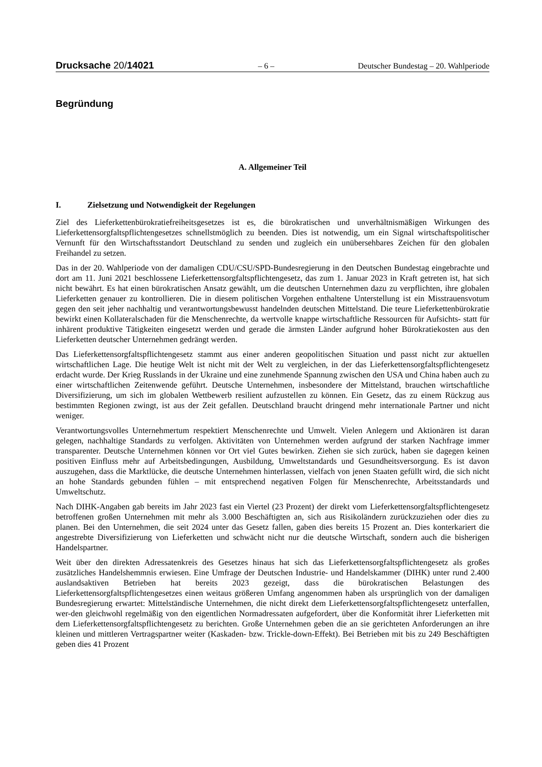Drucksache 20/14021 – 6 – Deutscher Bundestag – 20. Wahlperiode
Begründung
A. Allgemeiner Teil
I. Zielsetzung und Notwendigkeit der Regelungen
Ziel des Lieferkettenbürokratiefreiheitsgesetzes ist es, die bürokratischen und unverhältnismäßigen Wirkungen des Lieferkettensorgfaltspflichtengesetzes schnellstmöglich zu beenden. Dies ist notwendig, um ein Signal wirtschaftspolitischer Vernunft für den Wirtschaftsstandort Deutschland zu senden und zugleich ein unübersehbares Zeichen für den globalen Freihandel zu setzen.
Das in der 20. Wahlperiode von der damaligen CDU/CSU/SPD-Bundesregierung in den Deutschen Bundestag eingebrachte und dort am 11. Juni 2021 beschlossene Lieferkettensorgfaltspflichtengesetz, das zum 1. Januar 2023 in Kraft getreten ist, hat sich nicht bewährt. Es hat einen bürokratischen Ansatz gewählt, um die deutschen Unternehmen dazu zu verpflichten, ihre globalen Lieferketten genauer zu kontrollieren. Die in diesem politischen Vorgehen enthaltene Unterstellung ist ein Misstrauensvotum gegen den seit jeher nachhaltig und verantwortungsbewusst handelnden deutschen Mittelstand. Die teure Lieferkettenbürokratie bewirkt einen Kollateralschaden für die Menschenrechte, da wertvolle knappe wirtschaftliche Ressourcen für Aufsichts- statt für inhärent produktive Tätigkeiten eingesetzt werden und gerade die ärmsten Länder aufgrund hoher Bürokratiekosten aus den Lieferketten deutscher Unternehmen gedrängt werden.
Das Lieferkettensorgfaltspflichtengesetz stammt aus einer anderen geopolitischen Situation und passt nicht zur aktuellen wirtschaftlichen Lage. Die heutige Welt ist nicht mit der Welt zu vergleichen, in der das Lieferkettensorgfaltspflichtengesetz erdacht wurde. Der Krieg Russlands in der Ukraine und eine zunehmende Spannung zwischen den USA und China haben auch zu einer wirtschaftlichen Zeitenwende geführt. Deutsche Unternehmen, insbesondere der Mittelstand, brauchen wirtschaftliche Diversifizierung, um sich im globalen Wettbewerb resilient aufzustellen zu können. Ein Gesetz, das zu einem Rückzug aus bestimmten Regionen zwingt, ist aus der Zeit gefallen. Deutschland braucht dringend mehr internationale Partner und nicht weniger.
Verantwortungsvolles Unternehmertum respektiert Menschenrechte und Umwelt. Vielen Anlegern und Aktionären ist daran gelegen, nachhaltige Standards zu verfolgen. Aktivitäten von Unternehmen werden aufgrund der starken Nachfrage immer transparenter. Deutsche Unternehmen können vor Ort viel Gutes bewirken. Ziehen sie sich zurück, haben sie dagegen keinen positiven Einfluss mehr auf Arbeitsbedingungen, Ausbildung, Umweltstandards und Gesundheitsversorgung. Es ist davon auszugehen, dass die Marktlücke, die deutsche Unternehmen hinterlassen, vielfach von jenen Staaten gefüllt wird, die sich nicht an hohe Standards gebunden fühlen – mit entsprechend negativen Folgen für Menschenrechte, Arbeitsstandards und Umweltschutz.
Nach DIHK-Angaben gab bereits im Jahr 2023 fast ein Viertel (23 Prozent) der direkt vom Lieferkettensorgfaltspflichtengesetz betroffenen großen Unternehmen mit mehr als 3.000 Beschäftigten an, sich aus Risikoländern zurückzuziehen oder dies zu planen. Bei den Unternehmen, die seit 2024 unter das Gesetz fallen, gaben dies bereits 15 Prozent an. Dies konterkariert die angestrebte Diversifizierung von Lieferketten und schwächt nicht nur die deutsche Wirtschaft, sondern auch die bisherigen Handelspartner.
Weit über den direkten Adressatenkreis des Gesetzes hinaus hat sich das Lieferkettensorgfaltspflichtengesetz als großes zusätzliches Handelshemmnis erwiesen. Eine Umfrage der Deutschen Industrie- und Handelskammer (DIHK) unter rund 2.400 auslandsaktiven Betrieben hat bereits 2023 gezeigt, dass die bürokratischen Belastungen des Lieferkettensorgfaltspflichtengesetzes einen weitaus größeren Umfang angenommen haben als ursprünglich von der damaligen Bundesregierung erwartet: Mittelständische Unternehmen, die nicht direkt dem Lieferkettensorgfaltspflichtengesetz unterfallen, wer-den gleichwohl regelmäßig von den eigentlichen Normadressaten aufgefordert, über die Konformität ihrer Lieferketten mit dem Lieferkettensorgfaltspflichtengesetz zu berichten. Große Unternehmen geben die an sie gerichteten Anforderungen an ihre kleinen und mittleren Vertragspartner weiter (Kaskaden- bzw. Trickle-down-Effekt). Bei Betrieben mit bis zu 249 Beschäftigten geben dies 41 Prozent